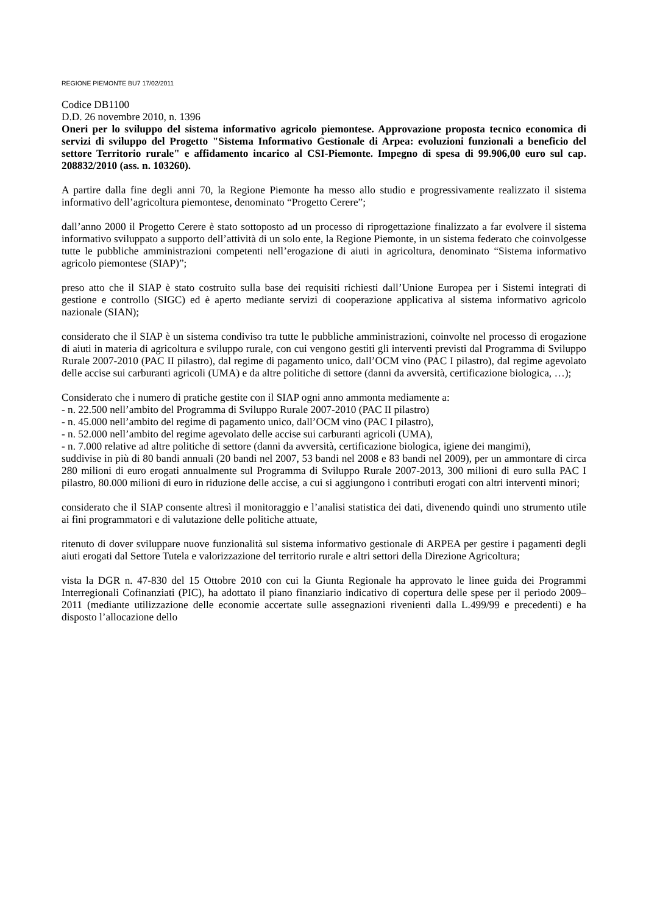REGIONE PIEMONTE BU7 17/02/2011
Codice DB1100
D.D. 26 novembre 2010, n. 1396
Oneri per lo sviluppo del sistema informativo agricolo piemontese. Approvazione proposta tecnico economica di servizi di sviluppo del Progetto "Sistema Informativo Gestionale di Arpea: evoluzioni funzionali a beneficio del settore Territorio rurale" e affidamento incarico al CSI-Piemonte. Impegno di spesa di 99.906,00 euro sul cap. 208832/2010 (ass. n. 103260).
A partire dalla fine degli anni 70, la Regione Piemonte ha messo allo studio e progressivamente realizzato il sistema informativo dell’agricoltura piemontese, denominato “Progetto Cerere”;
dall’anno 2000 il Progetto Cerere è stato sottoposto ad un processo di riprogettazione finalizzato a far evolvere il sistema informativo sviluppato a supporto dell’attività di un solo ente, la Regione Piemonte, in un sistema federato che coinvolgesse tutte le pubbliche amministrazioni competenti nell’erogazione di aiuti in agricoltura, denominato “Sistema informativo agricolo piemontese (SIAP)”;
preso atto che il SIAP è stato costruito sulla base dei requisiti richiesti dall’Unione Europea per i Sistemi integrati di gestione e controllo (SIGC) ed è aperto mediante servizi di cooperazione applicativa al sistema informativo agricolo nazionale (SIAN);
considerato che il SIAP è un sistema condiviso tra tutte le pubbliche amministrazioni, coinvolte nel processo di erogazione di aiuti in materia di agricoltura e sviluppo rurale, con cui vengono gestiti gli interventi previsti dal Programma di Sviluppo Rurale 2007-2010 (PAC II pilastro), dal regime di pagamento unico, dall’OCM vino (PAC I pilastro), dal regime agevolato delle accise sui carburanti agricoli (UMA) e da altre politiche di settore (danni da avversità, certificazione biologica, …);
Considerato che i numero di pratiche gestite con il SIAP ogni anno ammonta mediamente a:
- n. 22.500 nell’ambito del Programma di Sviluppo Rurale 2007-2010 (PAC II pilastro)
- n. 45.000 nell’ambito del regime di pagamento unico, dall’OCM vino (PAC I pilastro),
- n. 52.000 nell’ambito del regime agevolato delle accise sui carburanti agricoli (UMA),
- n. 7.000 relative ad altre politiche di settore (danni da avversità, certificazione biologica, igiene dei mangimi),
suddivise in più di 80 bandi annuali (20 bandi nel 2007, 53 bandi nel 2008 e 83 bandi nel 2009), per un ammontare di circa 280 milioni di euro erogati annualmente sul Programma di Sviluppo Rurale 2007-2013, 300 milioni di euro sulla PAC I pilastro, 80.000 milioni di euro in riduzione delle accise, a cui si aggiungono i contributi erogati con altri interventi minori;
considerato che il SIAP consente altresì il monitoraggio e l’analisi statistica dei dati, divenendo quindi uno strumento utile ai fini programmatori e di valutazione delle politiche attuate,
ritenuto di dover sviluppare nuove funzionalità sul sistema informativo gestionale di ARPEA per gestire i pagamenti degli aiuti erogati dal Settore Tutela e valorizzazione del territorio rurale e altri settori della Direzione Agricoltura;
vista la DGR n. 47-830 del 15 Ottobre 2010 con cui la Giunta Regionale ha approvato le linee guida dei Programmi Interregionali Cofinanziati (PIC), ha adottato il piano finanziario indicativo di copertura delle spese per il periodo 2009–2011 (mediante utilizzazione delle economie accertate sulle assegnazioni rivenienti dalla L.499/99 e precedenti) e ha disposto l’allocazione dello